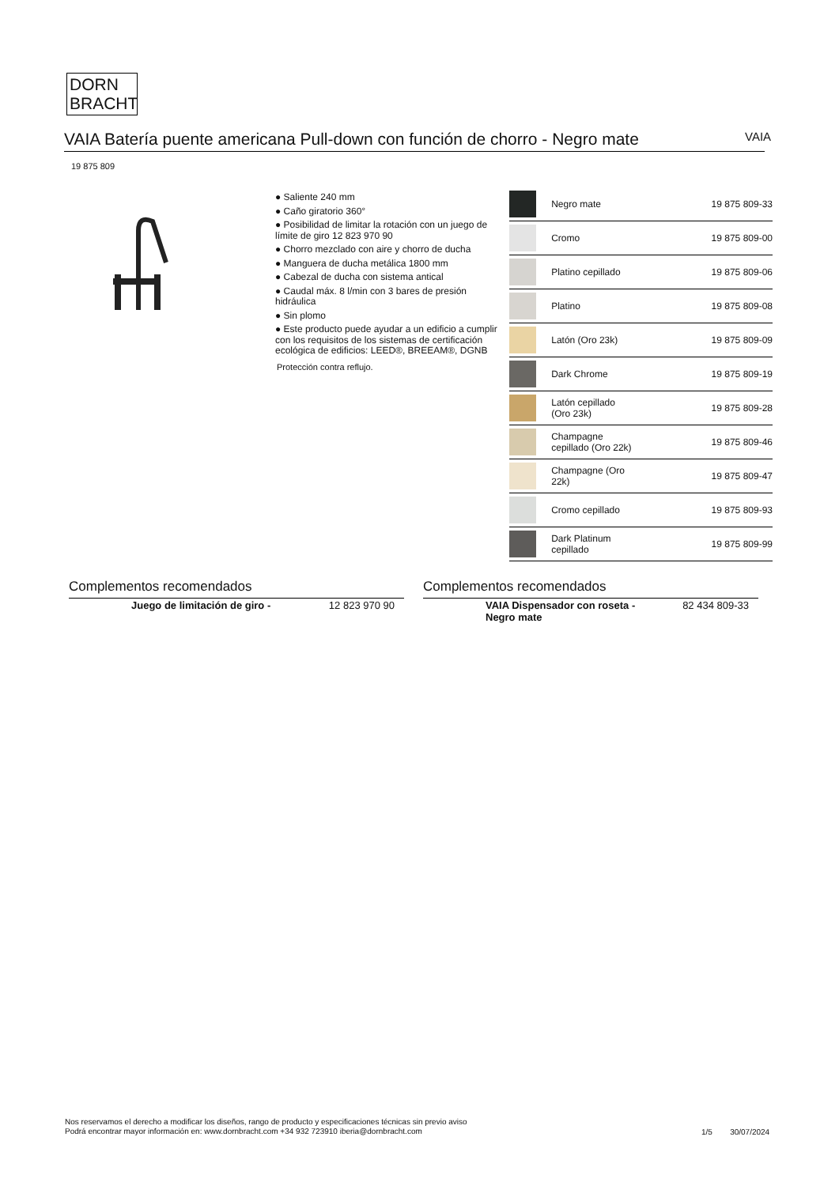DORN
BRACHT
VAIA Batería puente americana Pull-down con función de chorro - Negro mate
VAIA
19 875 809
● Saliente 240 mm
● Caño giratorio 360°
● Posibilidad de limitar la rotación con un juego de límite de giro 12 823 970 90
● Chorro mezclado con aire y chorro de ducha
● Manguera de ducha metálica 1800 mm
● Cabezal de ducha con sistema antical
● Caudal máx. 8 l/min con 3 bares de presión hidráulica
● Sin plomo
● Este producto puede ayudar a un edificio a cumplir con los requisitos de los sistemas de certificación ecológica de edificios: LEED®, BREEAM®, DGNB
Protección contra reflujo.
| | Negro mate | 19 875 809-33 |
| | Cromo | 19 875 809-00 |
| | Platino cepillado | 19 875 809-06 |
| | Platino | 19 875 809-08 |
| | Latón (Oro 23k) | 19 875 809-09 |
| | Dark Chrome | 19 875 809-19 |
| | Latón cepillado (Oro 23k) | 19 875 809-28 |
| | Champagne cepillado (Oro 22k) | 19 875 809-46 |
| | Champagne (Oro 22k) | 19 875 809-47 |
| | Cromo cepillado | 19 875 809-93 |
| | Dark Platinum cepillado | 19 875 809-99 |
Complementos recomendados
| | Juego de limitación de giro - | 12 823 970 90 |
Complementos recomendados
| | VAIA Dispensador con roseta - Negro mate | 82 434 809-33 |
Nos reservamos el derecho a modificar los diseños, rango de producto y especificaciones técnicas sin previo aviso
Podrá encontrar mayor información en: www.dornbracht.com +34 932 723910 iberia@dornbracht.com
1/5 30/07/2024